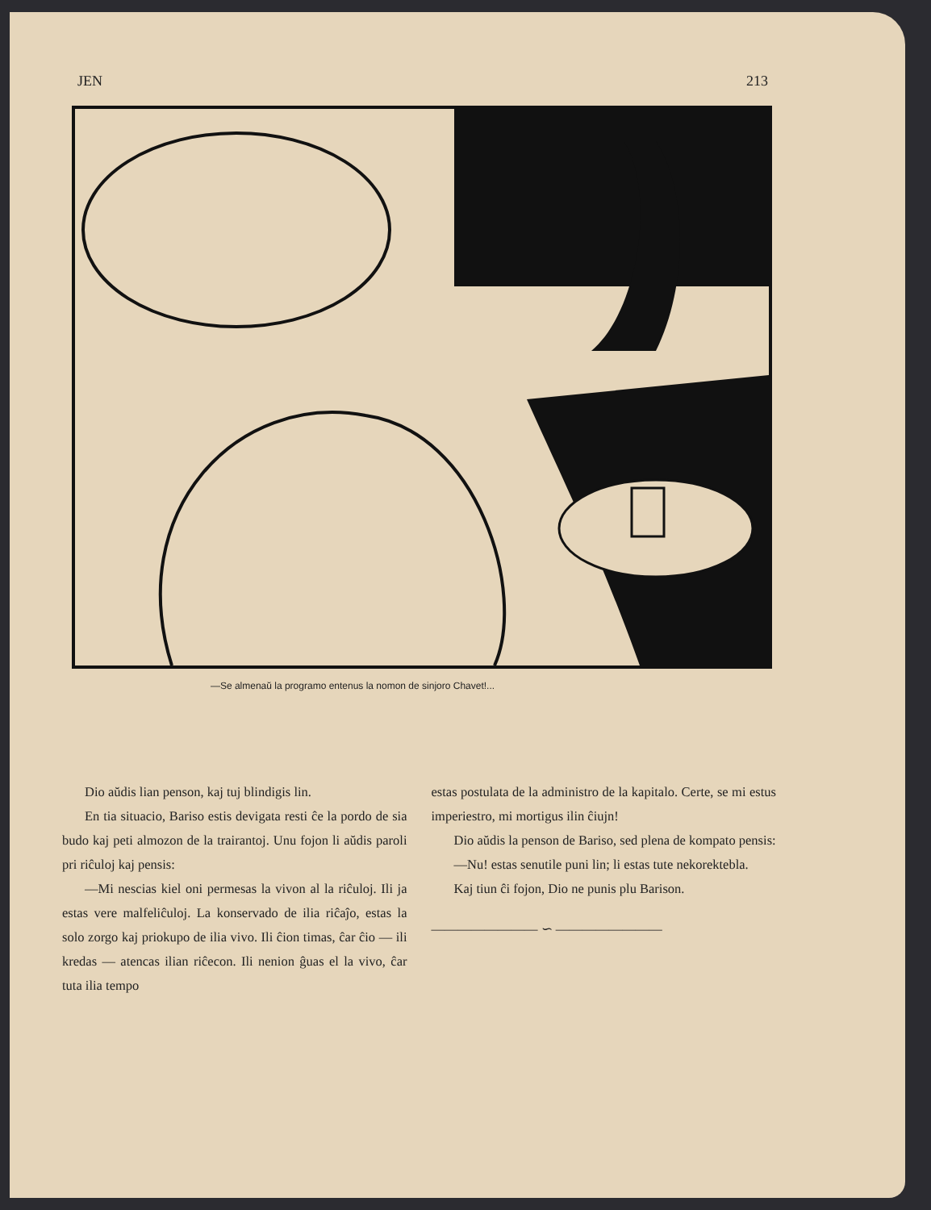JEN 213
—Se almenaŭ la programo entenus la nomon de sinjoro Chavet!...
Dio aŭdis lian penson, kaj tuj blindigis lin.
En tia situacio, Bariso estis devigata resti ĉe la pordo de sia budo kaj peti almozon de la trairantoj. Unu fojon li aŭdis paroli pri riĉuloj kaj pensis:
—Mi nescias kiel oni permesas la vivon al la riĉuloj. Ili ja estas vere malfeliĉuloj. La konservado de ilia riĉaĵo, estas la solo zorgo kaj priokupo de ilia vivo. Ili ĉion timas, ĉar ĉio — ili kredas — atencas ilian riĉecon. Ili nenion ĝuas el la vivo, ĉar tuta ilia tempo
estas postulata de la administro de la kapitalo. Certe, se mi estus imperiestro, mi mortigus ilin ĉiujn!
Dio aŭdis la penson de Bariso, sed plena de kompato pensis:
—Nu! estas senutile puni lin; li estas tute nekorektebla.
Kaj tiun ĉi fojon, Dio ne punis plu Barison.
———————— ∽ ————————